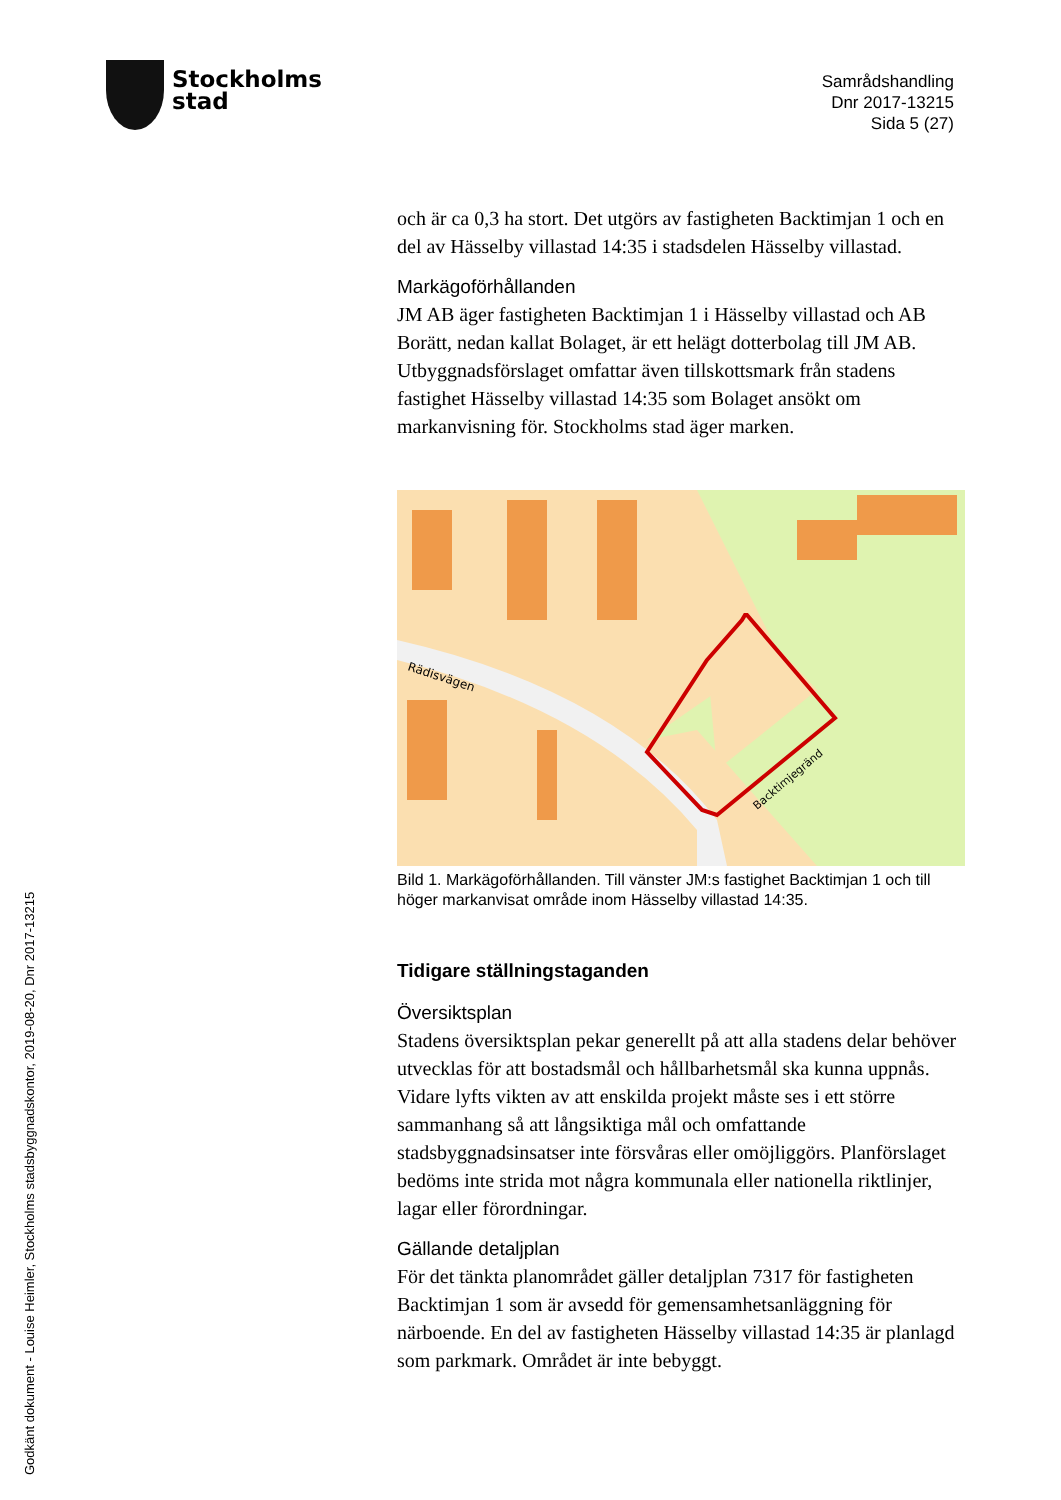Stockholms
stad
Samrådshandling
Dnr 2017-13215
Sida 5 (27)
och är ca 0,3 ha stort. Det utgörs av fastigheten Backtimjan 1 och en del av Hässelby villastad 14:35 i stadsdelen Hässelby villastad.
Markägoförhållanden
JM AB äger fastigheten Backtimjan 1 i Hässelby villastad och AB Borätt, nedan kallat Bolaget, är ett helägt dotterbolag till JM AB. Utbyggnadsförslaget omfattar även tillskottsmark från stadens fastighet Hässelby villastad 14:35 som Bolaget ansökt om markanvisning för. Stockholms stad äger marken.
Rädisvägen
Backtimjegränd
Bild 1. Markägoförhållanden. Till vänster JM:s fastighet Backtimjan 1 och till höger markanvisat område inom Hässelby villastad 14:35.
Tidigare ställningstaganden
Översiktsplan
Stadens översiktsplan pekar generellt på att alla stadens delar behöver utvecklas för att bostadsmål och hållbarhetsmål ska kunna uppnås. Vidare lyfts vikten av att enskilda projekt måste ses i ett större sammanhang så att långsiktiga mål och omfattande stadsbyggnadsinsatser inte försvåras eller omöjliggörs. Planförslaget bedöms inte strida mot några kommunala eller nationella riktlinjer, lagar eller förordningar.
Gällande detaljplan
För det tänkta planområdet gäller detaljplan 7317 för fastigheten Backtimjan 1 som är avsedd för gemensamhetsanläggning för närboende. En del av fastigheten Hässelby villastad 14:35 är planlagd som parkmark. Området är inte bebyggt.
Godkänt dokument - Louise Heimler, Stockholms stadsbyggnadskontor, 2019-08-20, Dnr 2017-13215